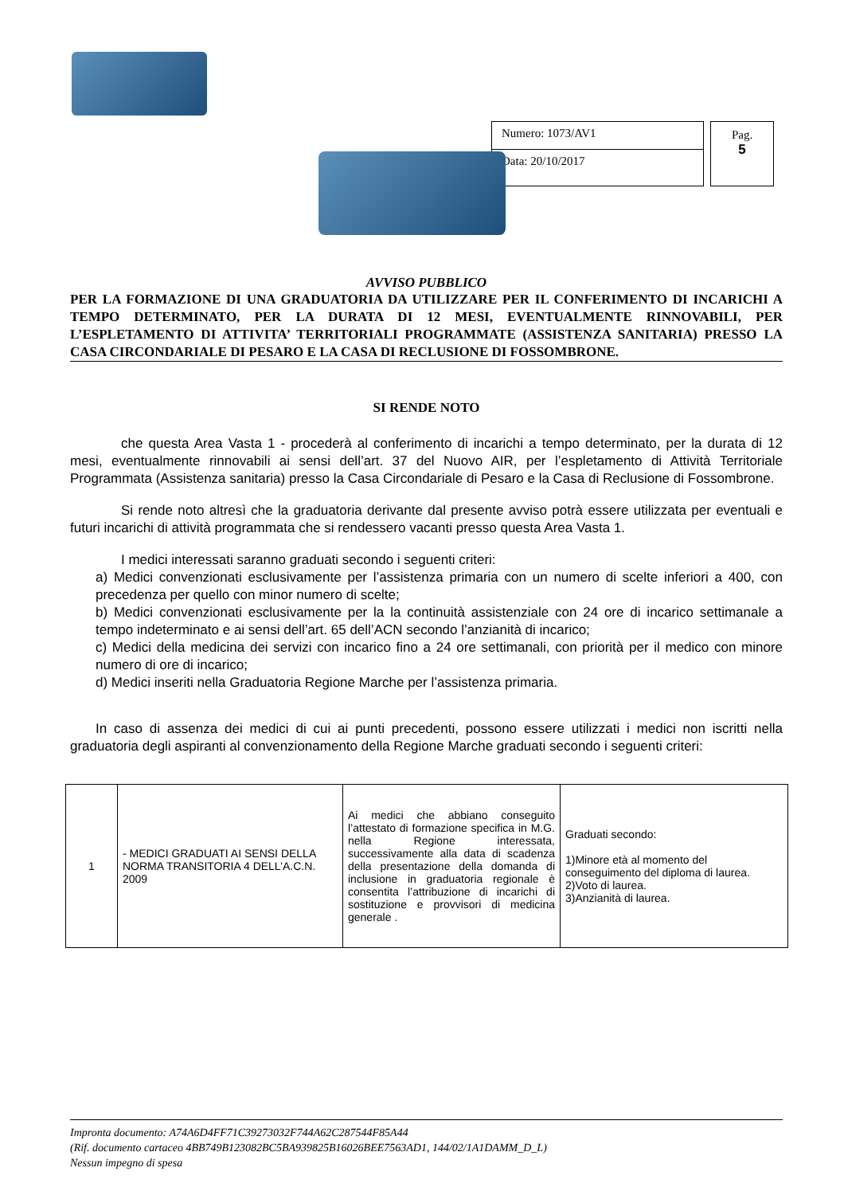Numero: 1073/AV1
Data: 20/10/2017
Pag.
5
AVVISO PUBBLICO
PER LA FORMAZIONE DI UNA GRADUATORIA DA UTILIZZARE PER IL CONFERIMENTO DI INCARICHI A TEMPO DETERMINATO, PER LA DURATA DI 12 MESI, EVENTUALMENTE RINNOVABILI, PER L’ESPLETAMENTO DI ATTIVITA’ TERRITORIALI PROGRAMMATE (ASSISTENZA SANITARIA) PRESSO LA CASA CIRCONDARIALE DI PESARO E LA CASA DI RECLUSIONE DI FOSSOMBRONE.
SI RENDE NOTO
che questa Area Vasta 1 - procederà al conferimento di incarichi a tempo determinato, per la durata di 12 mesi, eventualmente rinnovabili ai sensi dell’art. 37 del Nuovo AIR, per l’espletamento di Attività Territoriale Programmata (Assistenza sanitaria) presso la Casa Circondariale di Pesaro e la Casa di Reclusione di Fossombrone.
Si rende noto altresì che la graduatoria derivante dal presente avviso potrà essere utilizzata per eventuali e futuri incarichi di attività programmata che si rendessero vacanti presso questa Area Vasta 1.
I medici interessati saranno graduati secondo i seguenti criteri:
a) Medici convenzionati esclusivamente per l’assistenza primaria con un numero di scelte inferiori a 400, con precedenza per quello con minor numero di scelte;
b) Medici convenzionati esclusivamente per la la continuità assistenziale con 24 ore di incarico settimanale a tempo indeterminato e ai sensi dell’art. 65 dell’ACN secondo l’anzianità di incarico;
c) Medici della medicina dei servizi con incarico fino a 24 ore settimanali, con priorità per il medico con minore numero di ore di incarico;
d) Medici inseriti nella Graduatoria Regione Marche per l’assistenza primaria.
In caso di assenza dei medici di cui ai punti precedenti, possono essere utilizzati i medici non iscritti nella graduatoria degli aspiranti al convenzionamento della Regione Marche graduati secondo i seguenti criteri:
| 1 | - MEDICI GRADUATI AI SENSI DELLA NORMA TRANSITORIA 4 DELL’A.C.N. 2009 | Ai medici che abbiano conseguito l’attestato di formazione specifica in M.G. nella Regione interessata, successivamente alla data di scadenza della presentazione della domanda di inclusione in graduatoria regionale è consentita l’attribuzione di incarichi di sostituzione e provvisori di medicina generale . | Graduati secondo: 1)Minore età al momento del conseguimento del diploma di laurea. 2)Voto di laurea. 3)Anzianità di laurea. |
Impronta documento: A74A6D4FF71C39273032F744A62C287544F85A44
(Rif. documento cartaceo 4BB749B123082BC5BA939825B16026BEE7563AD1, 144/02/1A1DAMM_D_L)
Nessun impegno di spesa